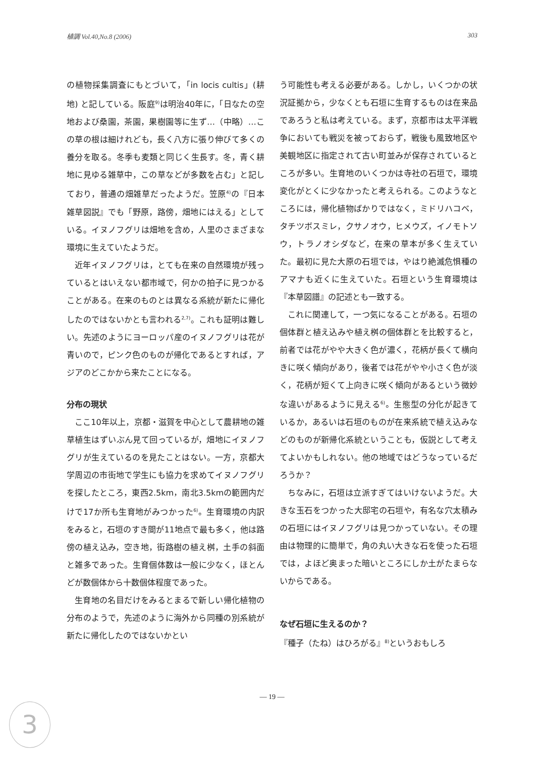植調 Vol.40,No.8 (2006) 303
の植物採集調査にもとづいて，「in locis cultis」(耕地) と記している。阪庭<sup>9)</sup>は明治40年に，「日なたの空地および桑園，茶園，果樹園等に生ず…（中略）…この草の根は細けれども，長く八方に張り伸びて多くの養分を取る。冬季も麦類と同じく生長す。冬，青く耕地に見ゆる雑草中，この草などが多数を占む」と記しており，普通の畑雑草だったようだ。笠原<sup>4)</sup>の『日本雑草図説』でも「野原，路傍，畑地にはえる」としている。イヌノフグリは畑地を含め，人里のさまざまな環境に生えていたようだ。
近年イヌノフグリは，とても在来の自然環境が残っているとはいえない都市域で，何かの拍子に見つかることがある。在来のものとは異なる系統が新たに帰化したのではないかとも言われる<sup>2,7)</sup>。これも証明は難しい。先述のようにヨーロッパ産のイヌノフグリは花が青いので，ピンク色のものが帰化であるとすれば，アジアのどこかから来たことになる。
分布の現状
ここ10年以上，京都・滋賀を中心として農耕地の雑草植生はずいぶん見て回っているが，畑地にイヌノフグリが生えているのを見たことはない。一方，京都大学周辺の市街地で学生にも協力を求めてイヌノフグリを探したところ，東西2.5km，南北3.5kmの範囲内だけで17か所も生育地がみつかった<sup>6)</sup>。生育環境の内訳をみると，石垣のすき間が11地点で最も多く，他は路傍の植え込み，空き地，街路樹の植え桝，土手の斜面と雑多であった。生育個体数は一般に少なく，ほとんどが数個体から十数個体程度であった。
生育地の名目だけをみるとまるで新しい帰化植物の分布のようで，先述のように海外から同種の別系統が新たに帰化したのではないかとい
う可能性も考える必要がある。しかし，いくつかの状況証拠から，少なくとも石垣に生育するものは在来品であろうと私は考えている。まず，京都市は太平洋戦争においても戦災を被っておらず，戦後も風致地区や美観地区に指定されて古い町並みが保存されているところが多い。生育地のいくつかは寺社の石垣で，環境変化がとくに少なかったと考えられる。このようなところには，帰化植物ばかりではなく，ミドリハコベ，タチツボスミレ，クサノオウ，ヒメウズ，イノモトソウ，トラノオシダなど，在来の草本が多く生えていた。最初に見た大原の石垣では，やはり絶滅危惧種のアマナも近くに生えていた。石垣という生育環境は『本草図譜』の記述とも一致する。
これに関連して，一つ気になることがある。石垣の個体群と植え込みや植え桝の個体群とを比較すると，前者では花がやや大きく色が濃く，花柄が長くて横向きに咲く傾向があり，後者では花がやや小さく色が淡く，花柄が短くて上向きに咲く傾向があるという微妙な違いがあるように見える<sup>6)</sup>。生態型の分化が起きているか，あるいは石垣のものが在来系統で植え込みなどのものが新帰化系統ということも，仮説として考えてよいかもしれない。他の地域ではどうなっているだろうか？
ちなみに，石垣は立派すぎてはいけないようだ。大きな玉石をつかった大邸宅の石垣や，有名な穴太積みの石垣にはイヌノフグリは見つかっていない。その理由は物理的に簡単で，角の丸い大きな石を使った石垣では，よほど奥まった暗いところにしか土がたまらないからである。
なぜ石垣に生えるのか？
『種子（たね）はひろがる』<sup>8)</sup>というおもしろ
— 19 —
3